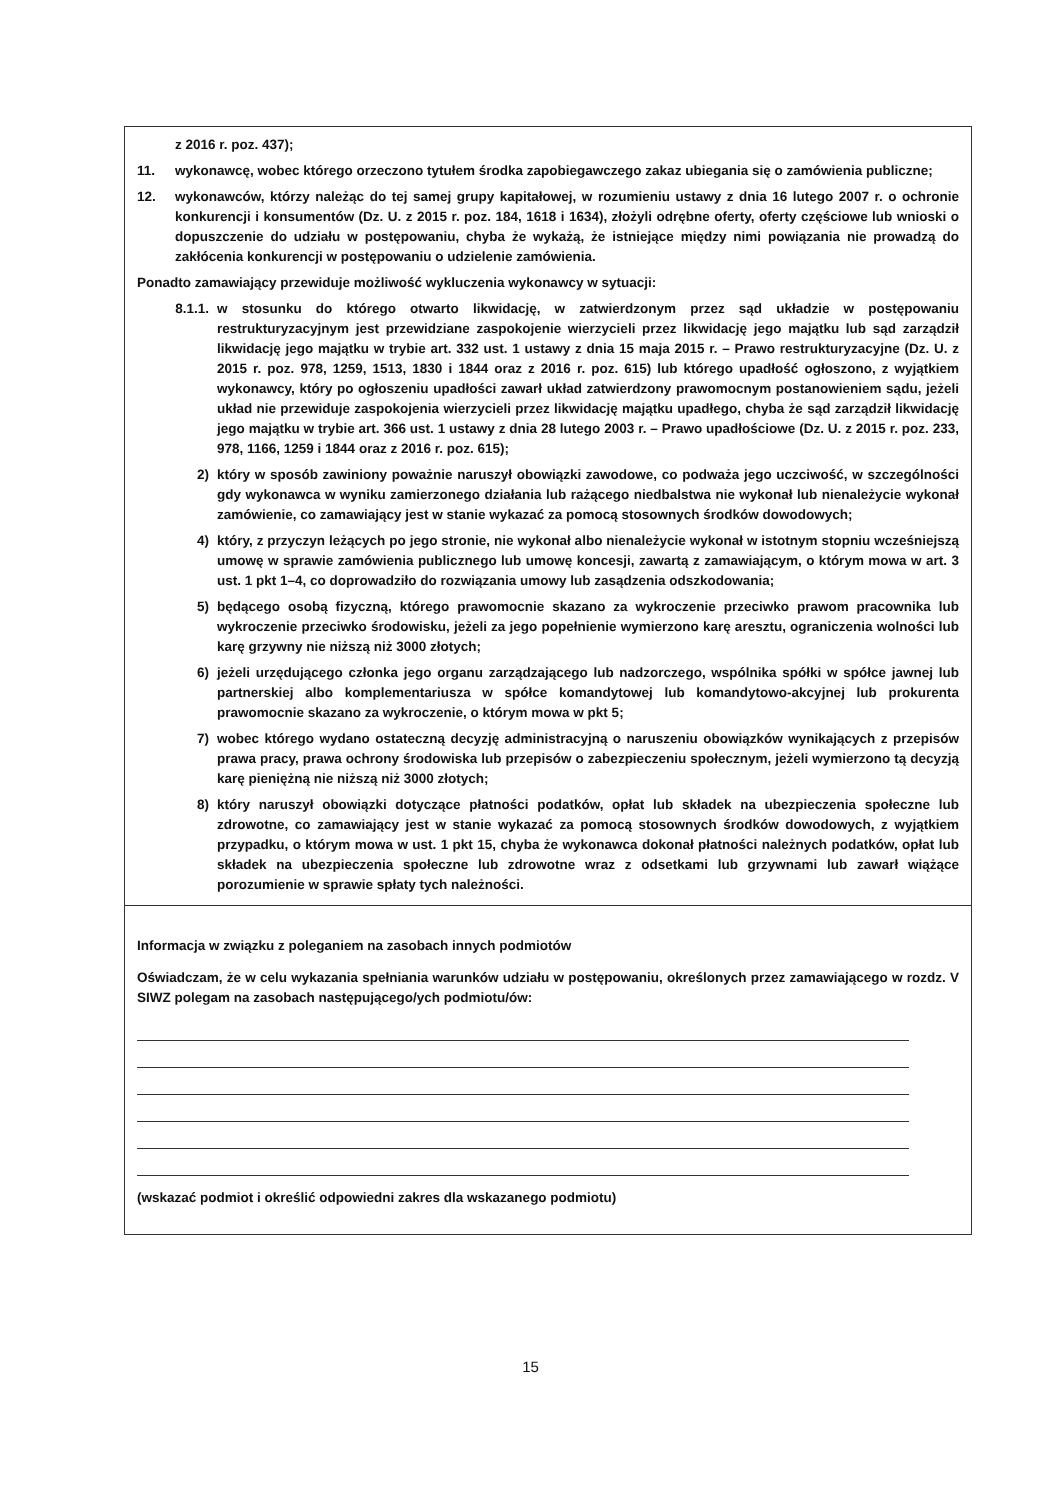z 2016 r. poz. 437);
11. wykonawcę, wobec którego orzeczono tytułem środka zapobiegawczego zakaz ubiegania się o zamówienia publiczne;
12. wykonawców, którzy należąc do tej samej grupy kapitałowej, w rozumieniu ustawy z dnia 16 lutego 2007 r. o ochronie konkurencji i konsumentów (Dz. U. z 2015 r. poz. 184, 1618 i 1634), złożyli odrębne oferty, oferty częściowe lub wnioski o dopuszczenie do udziału w postępowaniu, chyba że wykażą, że istniejące między nimi powiązania nie prowadzą do zakłócenia konkurencji w postępowaniu o udzielenie zamówienia.
Ponadto zamawiający przewiduje możliwość wykluczenia wykonawcy w sytuacji:
8.1.1. w stosunku do którego otwarto likwidację, w zatwierdzonym przez sąd układzie w postępowaniu restrukturyzacyjnym jest przewidziane zaspokojenie wierzycieli przez likwidację jego majątku lub sąd zarządził likwidację jego majątku w trybie art. 332 ust. 1 ustawy z dnia 15 maja 2015 r. – Prawo restrukturyzacyjne (Dz. U. z 2015 r. poz. 978, 1259, 1513, 1830 i 1844 oraz z 2016 r. poz. 615) lub którego upadłość ogłoszono, z wyjątkiem wykonawcy, który po ogłoszeniu upadłości zawarł układ zatwierdzony prawomocnym postanowieniem sądu, jeżeli układ nie przewiduje zaspokojenia wierzycieli przez likwidację majątku upadłego, chyba że sąd zarządził likwidację jego majątku w trybie art. 366 ust. 1 ustawy z dnia 28 lutego 2003 r. – Prawo upadłościowe (Dz. U. z 2015 r. poz. 233, 978, 1166, 1259 i 1844 oraz z 2016 r. poz. 615);
2) który w sposób zawiniony poważnie naruszył obowiązki zawodowe, co podważa jego uczciwość, w szczególności gdy wykonawca w wyniku zamierzonego działania lub rażącego niedbalstwa nie wykonał lub nienależycie wykonał zamówienie, co zamawiający jest w stanie wykazać za pomocą stosownych środków dowodowych;
4) który, z przyczyn leżących po jego stronie, nie wykonał albo nienależycie wykonał w istotnym stopniu wcześniejszą umowę w sprawie zamówienia publicznego lub umowę koncesji, zawartą z zamawiającym, o którym mowa w art. 3 ust. 1 pkt 1–4, co doprowadziło do rozwiązania umowy lub zasądzenia odszkodowania;
5) będącego osobą fizyczną, którego prawomocnie skazano za wykroczenie przeciwko prawom pracownika lub wykroczenie przeciwko środowisku, jeżeli za jego popełnienie wymierzono karę aresztu, ograniczenia wolności lub karę grzywny nie niższą niż 3000 złotych;
6) jeżeli urzędującego członka jego organu zarządzającego lub nadzorczego, wspólnika spółki w spółce jawnej lub partnerskiej albo komplementariusza w spółce komandytowej lub komandytowo-akcyjnej lub prokurenta prawomocnie skazano za wykroczenie, o którym mowa w pkt 5;
7) wobec którego wydano ostateczną decyzję administracyjną o naruszeniu obowiązków wynikających z przepisów prawa pracy, prawa ochrony środowiska lub przepisów o zabezpieczeniu społecznym, jeżeli wymierzono tą decyzją karę pieniężną nie niższą niż 3000 złotych;
8) który naruszył obowiązki dotyczące płatności podatków, opłat lub składek na ubezpieczenia społeczne lub zdrowotne, co zamawiający jest w stanie wykazać za pomocą stosownych środków dowodowych, z wyjątkiem przypadku, o którym mowa w ust. 1 pkt 15, chyba że wykonawca dokonał płatności należnych podatków, opłat lub składek na ubezpieczenia społeczne lub zdrowotne wraz z odsetkami lub grzywnami lub zawarł wiążące porozumienie w sprawie spłaty tych należności.
Informacja w związku z poleganiem na zasobach innych podmiotów
Oświadczam, że w celu wykazania spełniania warunków udziału w postępowaniu, określonych przez zamawiającego w rozdz. V SIWZ polegam na zasobach następującego/ych podmiotu/ów:
(wskazać podmiot i określić odpowiedni zakres dla wskazanego podmiotu)
15